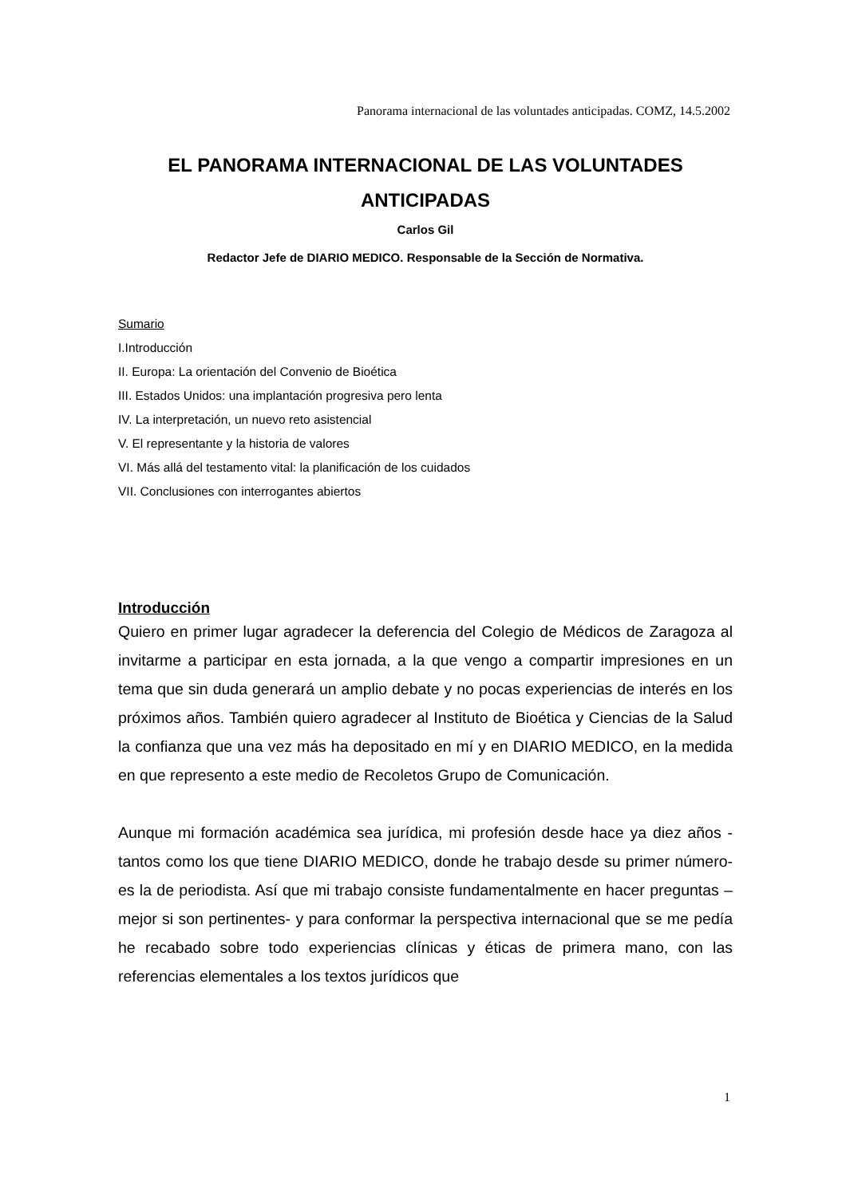Panorama internacional de las voluntades anticipadas. COMZ, 14.5.2002
EL PANORAMA INTERNACIONAL DE LAS VOLUNTADES ANTICIPADAS
Carlos Gil
Redactor Jefe de DIARIO MEDICO. Responsable de la Sección de Normativa.
Sumario
I.Introducción
II. Europa: La orientación del Convenio de Bioética
III. Estados Unidos: una implantación progresiva pero lenta
IV. La interpretación, un nuevo reto asistencial
V. El representante y la historia de valores
VI. Más allá del testamento vital: la planificación de los cuidados
VII. Conclusiones con interrogantes abiertos
Introducción
Quiero en primer lugar agradecer la deferencia del Colegio de Médicos de Zaragoza al invitarme a participar en esta jornada, a la que vengo a compartir impresiones en un tema que sin duda generará un amplio debate y no pocas experiencias de interés en los próximos años. También quiero agradecer al Instituto de Bioética y Ciencias de la Salud la confianza que una vez más ha depositado en mí y en DIARIO MEDICO, en la medida en que represento a este medio de Recoletos Grupo de Comunicación.
Aunque mi formación académica sea jurídica, mi profesión desde hace ya diez años -tantos como los que tiene DIARIO MEDICO, donde he trabajo desde su primer número- es la de periodista. Así que mi trabajo consiste fundamentalmente en hacer preguntas –mejor si son pertinentes- y para conformar la perspectiva internacional que se me pedía he recabado sobre todo experiencias clínicas y éticas de primera mano, con las referencias elementales a los textos jurídicos que
1